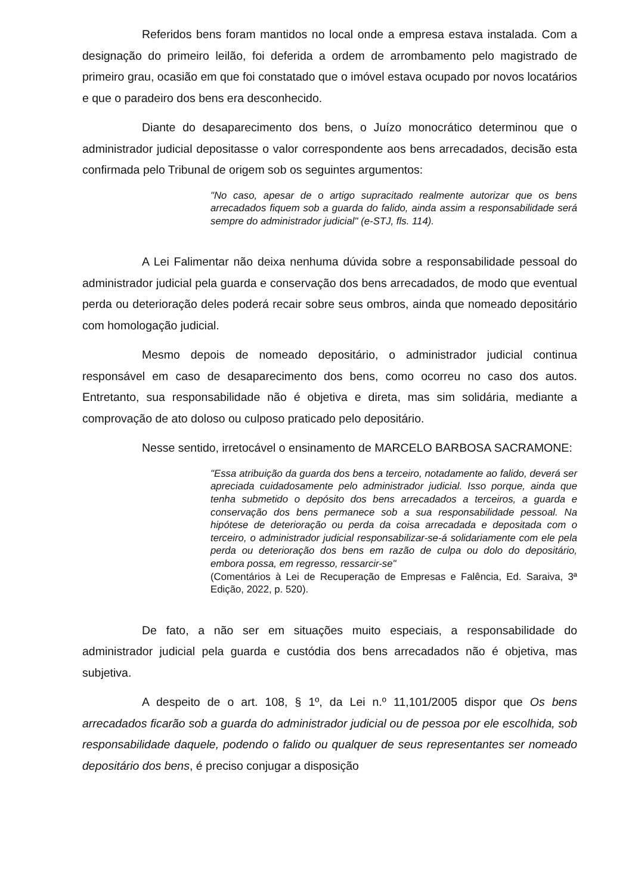Referidos bens foram mantidos no local onde a empresa estava instalada. Com a designação do primeiro leilão, foi deferida a ordem de arrombamento pelo magistrado de primeiro grau, ocasião em que foi constatado que o imóvel estava ocupado por novos locatários e que o paradeiro dos bens era desconhecido.
Diante do desaparecimento dos bens, o Juízo monocrático determinou que o administrador judicial depositasse o valor correspondente aos bens arrecadados, decisão esta confirmada pelo Tribunal de origem sob os seguintes argumentos:
"No caso, apesar de o artigo supracitado realmente autorizar que os bens arrecadados fiquem sob a guarda do falido, ainda assim a responsabilidade será sempre do administrador judicial" (e-STJ, fls. 114).
A Lei Falimentar não deixa nenhuma dúvida sobre a responsabilidade pessoal do administrador judicial pela guarda e conservação dos bens arrecadados, de modo que eventual perda ou deterioração deles poderá recair sobre seus ombros, ainda que nomeado depositário com homologação judicial.
Mesmo depois de nomeado depositário, o administrador judicial continua responsável em caso de desaparecimento dos bens, como ocorreu no caso dos autos. Entretanto, sua responsabilidade não é objetiva e direta, mas sim solidária, mediante a comprovação de ato doloso ou culposo praticado pelo depositário.
Nesse sentido, irretocável o ensinamento de MARCELO BARBOSA SACRAMONE:
"Essa atribuição da guarda dos bens a terceiro, notadamente ao falido, deverá ser apreciada cuidadosamente pelo administrador judicial. Isso porque, ainda que tenha submetido o depósito dos bens arrecadados a terceiros, a guarda e conservação dos bens permanece sob a sua responsabilidade pessoal. Na hipótese de deterioração ou perda da coisa arrecadada e depositada com o terceiro, o administrador judicial responsabilizar-se-á solidariamente com ele pela perda ou deterioração dos bens em razão de culpa ou dolo do depositário, embora possa, em regresso, ressarcir-se"
(Comentários à Lei de Recuperação de Empresas e Falência, Ed. Saraiva, 3ª Edição, 2022, p. 520).
De fato, a não ser em situações muito especiais, a responsabilidade do administrador judicial pela guarda e custódia dos bens arrecadados não é objetiva, mas subjetiva.
A despeito de o art. 108, § 1º, da Lei n.º 11,101/2005 dispor que Os bens arrecadados ficarão sob a guarda do administrador judicial ou de pessoa por ele escolhida, sob responsabilidade daquele, podendo o falido ou qualquer de seus representantes ser nomeado depositário dos bens, é preciso conjugar a disposição